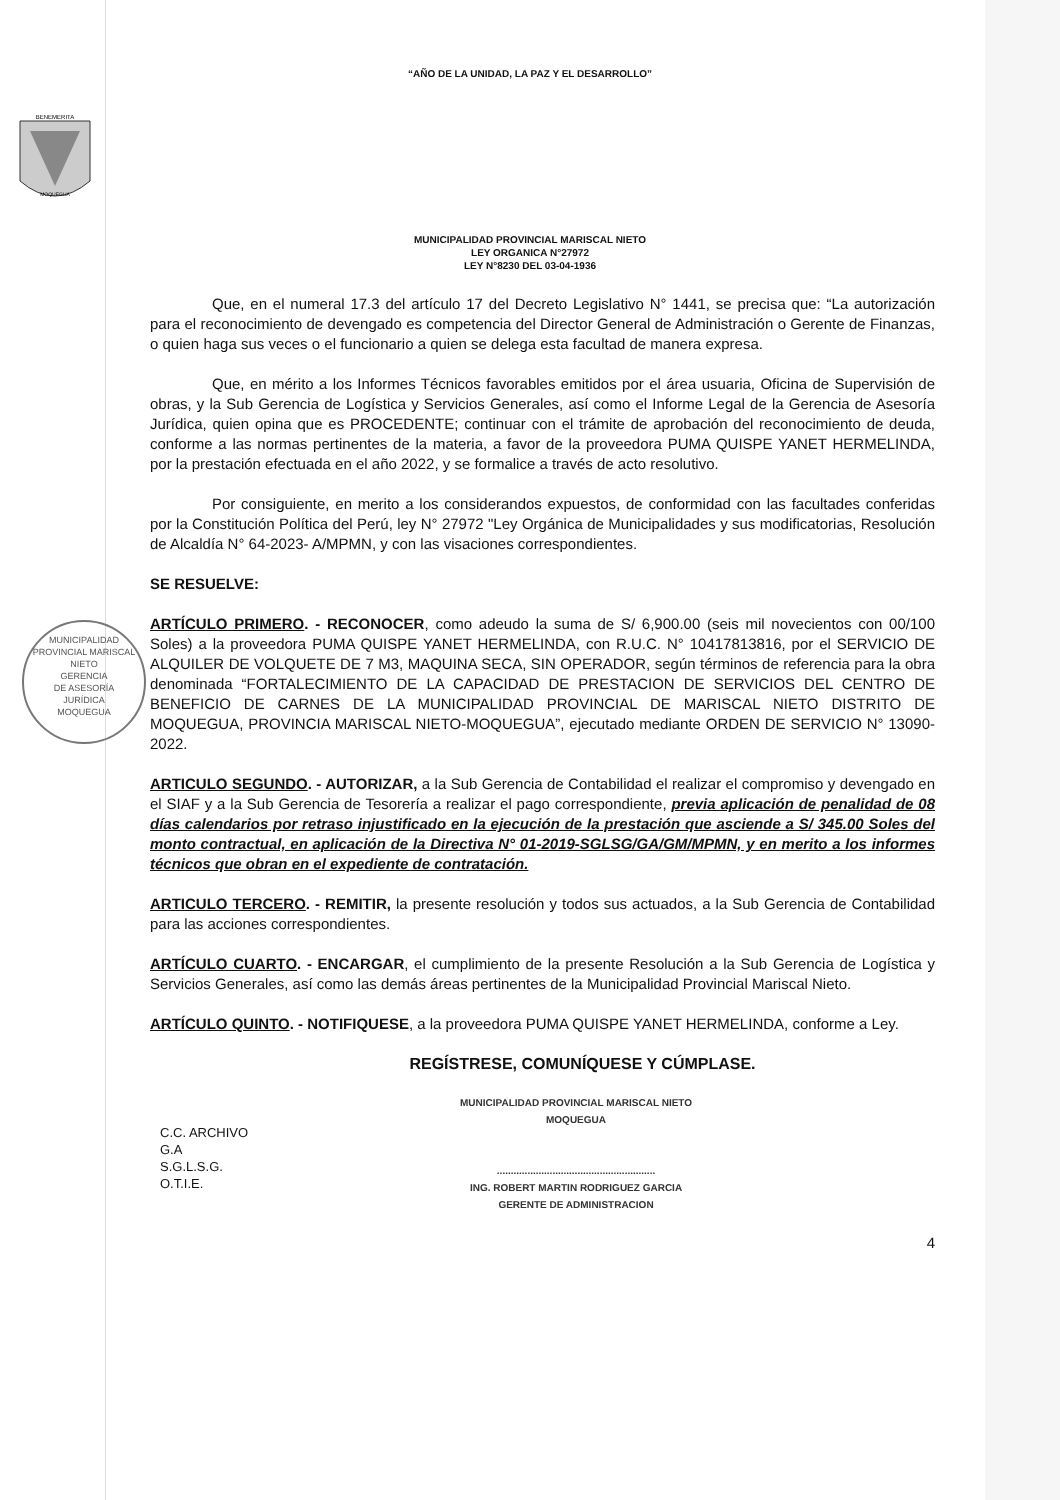“AÑO DE LA UNIDAD, LA PAZ Y EL DESARROLLO”
BENEMERITA
MOQUEGUA
MUNICIPALIDAD PROVINCIAL MARISCAL NIETO
LEY ORGANICA N°27972
LEY N°8230 DEL 03-04-1936
Que, en el numeral 17.3 del artículo 17 del Decreto Legislativo N° 1441, se precisa que: “La autorización para el reconocimiento de devengado es competencia del Director General de Administración o Gerente de Finanzas, o quien haga sus veces o el funcionario a quien se delega esta facultad de manera expresa.
Que, en mérito a los Informes Técnicos favorables emitidos por el área usuaria, Oficina de Supervisión de obras, y la Sub Gerencia de Logística y Servicios Generales, así como el Informe Legal de la Gerencia de Asesoría Jurídica, quien opina que es PROCEDENTE; continuar con el trámite de aprobación del reconocimiento de deuda, conforme a las normas pertinentes de la materia, a favor de la proveedora PUMA QUISPE YANET HERMELINDA, por la prestación efectuada en el año 2022, y se formalice a través de acto resolutivo.
Por consiguiente, en merito a los considerandos expuestos, de conformidad con las facultades conferidas por la Constitución Política del Perú, ley N° 27972 "Ley Orgánica de Municipalidades y sus modificatorias, Resolución de Alcaldía N° 64-2023- A/MPMN, y con las visaciones correspondientes.
SE RESUELVE:
ARTÍCULO PRIMERO. - RECONOCER, como adeudo la suma de S/ 6,900.00 (seis mil novecientos con 00/100 Soles) a la proveedora PUMA QUISPE YANET HERMELINDA, con R.U.C. N° 10417813816, por el SERVICIO DE ALQUILER DE VOLQUETE DE 7 M3, MAQUINA SECA, SIN OPERADOR, según términos de referencia para la obra denominada “FORTALECIMIENTO DE LA CAPACIDAD DE PRESTACION DE SERVICIOS DEL CENTRO DE BENEFICIO DE CARNES DE LA MUNICIPALIDAD PROVINCIAL DE MARISCAL NIETO DISTRITO DE MOQUEGUA, PROVINCIA MARISCAL NIETO-MOQUEGUA”, ejecutado mediante ORDEN DE SERVICIO N° 13090-2022.
ARTICULO SEGUNDO. - AUTORIZAR, a la Sub Gerencia de Contabilidad el realizar el compromiso y devengado en el SIAF y a la Sub Gerencia de Tesorería a realizar el pago correspondiente, previa aplicación de penalidad de 08 días calendarios por retraso injustificado en la ejecución de la prestación que asciende a S/ 345.00 Soles del monto contractual, en aplicación de la Directiva N° 01-2019-SGLSG/GA/GM/MPMN, y en merito a los informes técnicos que obran en el expediente de contratación.
ARTICULO TERCERO. - REMITIR, la presente resolución y todos sus actuados, a la Sub Gerencia de Contabilidad para las acciones correspondientes.
ARTÍCULO CUARTO. - ENCARGAR, el cumplimiento de la presente Resolución a la Sub Gerencia de Logística y Servicios Generales, así como las demás áreas pertinentes de la Municipalidad Provincial Mariscal Nieto.
ARTÍCULO QUINTO. - NOTIFIQUESE, a la proveedora PUMA QUISPE YANET HERMELINDA, conforme a Ley.
REGÍSTRESE, COMUNÍQUESE Y CÚMPLASE.
C.C. ARCHIVO
G.A
S.G.L.S.G.
O.T.I.E.
MUNICIPALIDAD PROVINCIAL MARISCAL NIETO
MOQUEGUA
.........................................................
ING. ROBERT MARTIN RODRIGUEZ GARCIA
GERENTE DE ADMINISTRACION
4
MUNICIPALIDAD PROVINCIAL MARISCAL NIETO
GERENCIA
DE ASESORÍA
JURÍDICA
MOQUEGUA